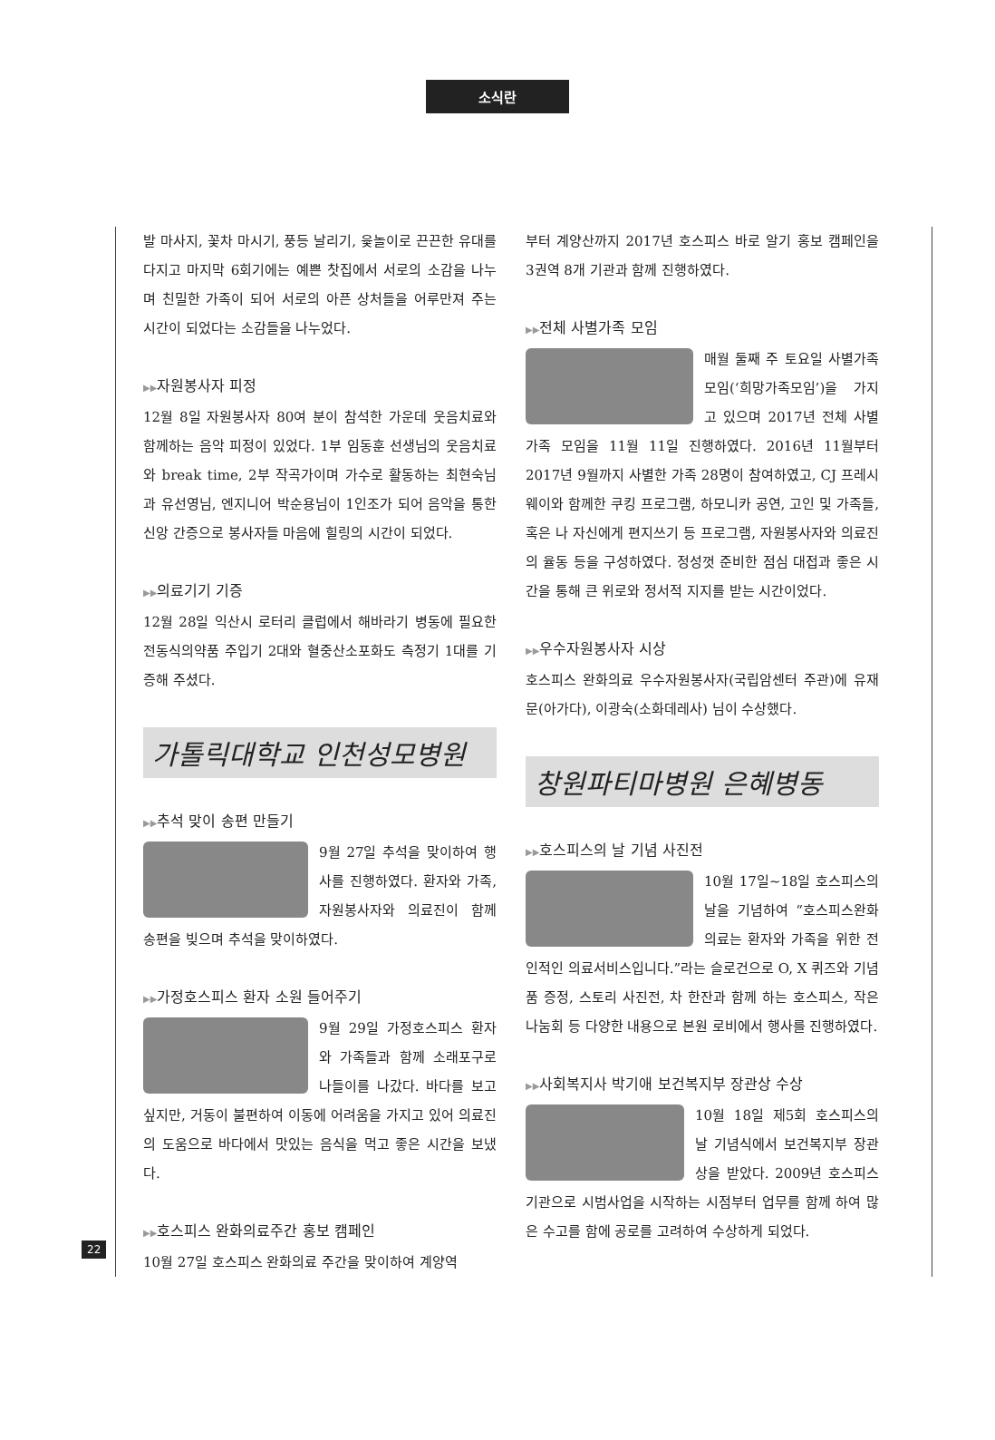소식란
발 마사지, 꽃차 마시기, 풍등 날리기, 윷놀이로 끈끈한 유대를 다지고 마지막 6회기에는 예쁜 찻집에서 서로의 소감을 나누며 친밀한 가족이 되어 서로의 아픈 상처들을 어루만져 주는 시간이 되었다는 소감들을 나누었다.
▶▶자원봉사자 피정
12월 8일 자원봉사자 80여 분이 참석한 가운데 웃음치료와 함께하는 음악 피정이 있었다. 1부 임동훈 선생님의 웃음치료와 break time, 2부 작곡가이며 가수로 활동하는 최현숙님과 유선영님, 엔지니어 박순용님이 1인조가 되어 음악을 통한 신앙 간증으로 봉사자들 마음에 힐링의 시간이 되었다.
▶▶의료기기 기증
12월 28일 익산시 로터리 클럽에서 해바라기 병동에 필요한 전동식의약품 주입기 2대와 혈중산소포화도 측정기 1대를 기증해 주셨다.
가톨릭대학교 인천성모병원
▶▶추석 맞이 송편 만들기
9월 27일 추석을 맞이하여 행사를 진행하였다. 환자와 가족, 자원봉사자와 의료진이 함께 송편을 빚으며 추석을 맞이하였다.
▶▶가정호스피스 환자 소원 들어주기
9월 29일 가정호스피스 환자와 가족들과 함께 소래포구로 나들이를 나갔다. 바다를 보고 싶지만, 거동이 불편하여 이동에 어려움을 가지고 있어 의료진의 도움으로 바다에서 맛있는 음식을 먹고 좋은 시간을 보냈다.
▶▶호스피스 완화의료주간 홍보 캠페인
10월 27일 호스피스 완화의료 주간을 맞이하여 계양역
부터 계양산까지 2017년 호스피스 바로 알기 홍보 캠페인을 3권역 8개 기관과 함께 진행하였다.
▶▶전체 사별가족 모임
매월 둘째 주 토요일 사별가족 모임(‘희망가족모임’)을 가지고 있으며 2017년 전체 사별가족 모임을 11월 11일 진행하였다. 2016년 11월부터 2017년 9월까지 사별한 가족 28명이 참여하였고, CJ 프레시웨이와 함께한 쿠킹 프로그램, 하모니카 공연, 고인 및 가족들, 혹은 나 자신에게 편지쓰기 등 프로그램, 자원봉사자와 의료진의 율동 등을 구성하였다. 정성껏 준비한 점심 대접과 좋은 시간을 통해 큰 위로와 정서적 지지를 받는 시간이었다.
▶▶우수자원봉사자 시상
호스피스 완화의료 우수자원봉사자(국립암센터 주관)에 유재문(아가다), 이광숙(소화데레사) 님이 수상했다.
창원파티마병원 은혜병동
▶▶호스피스의 날 기념 사진전
10월 17일~18일 호스피스의 날을 기념하여 “호스피스완화의료는 환자와 가족을 위한 전인적인 의료서비스입니다.”라는 슬로건으로 O, X 퀴즈와 기념품 증정, 스토리 사진전, 차 한잔과 함께 하는 호스피스, 작은 나눔회 등 다양한 내용으로 본원 로비에서 행사를 진행하였다.
▶▶사회복지사 박기애 보건복지부 장관상 수상
10월 18일 제5회 호스피스의 날 기념식에서 보건복지부 장관상을 받았다. 2009년 호스피스기관으로 시범사업을 시작하는 시점부터 업무를 함께 하여 많은 수고를 함에 공로를 고려하여 수상하게 되었다.
22